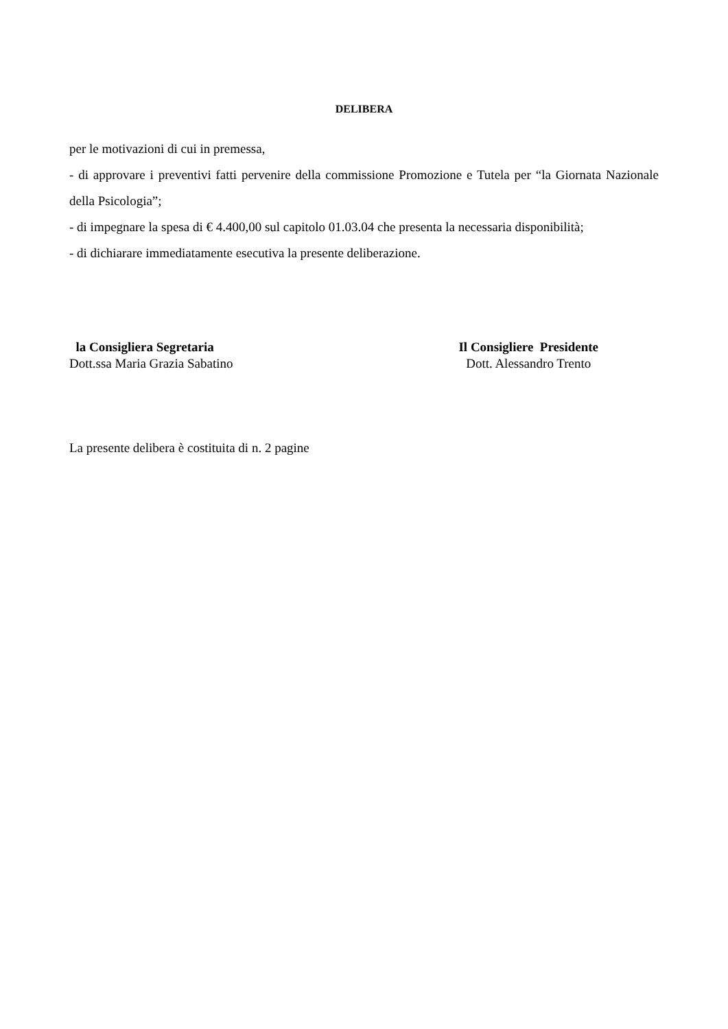DELIBERA
per le motivazioni di cui in premessa,
- di approvare i preventivi fatti pervenire della commissione Promozione e Tutela per “la Giornata Nazionale della Psicologia”;
- di impegnare la spesa di € 4.400,00 sul capitolo 01.03.04 che presenta la necessaria disponibilità;
- di dichiarare immediatamente esecutiva la presente deliberazione.
la Consigliera Segretaria
Dott.ssa Maria Grazia Sabatino
Il Consigliere Presidente
Dott. Alessandro Trento
La presente delibera è costituita di n. 2 pagine